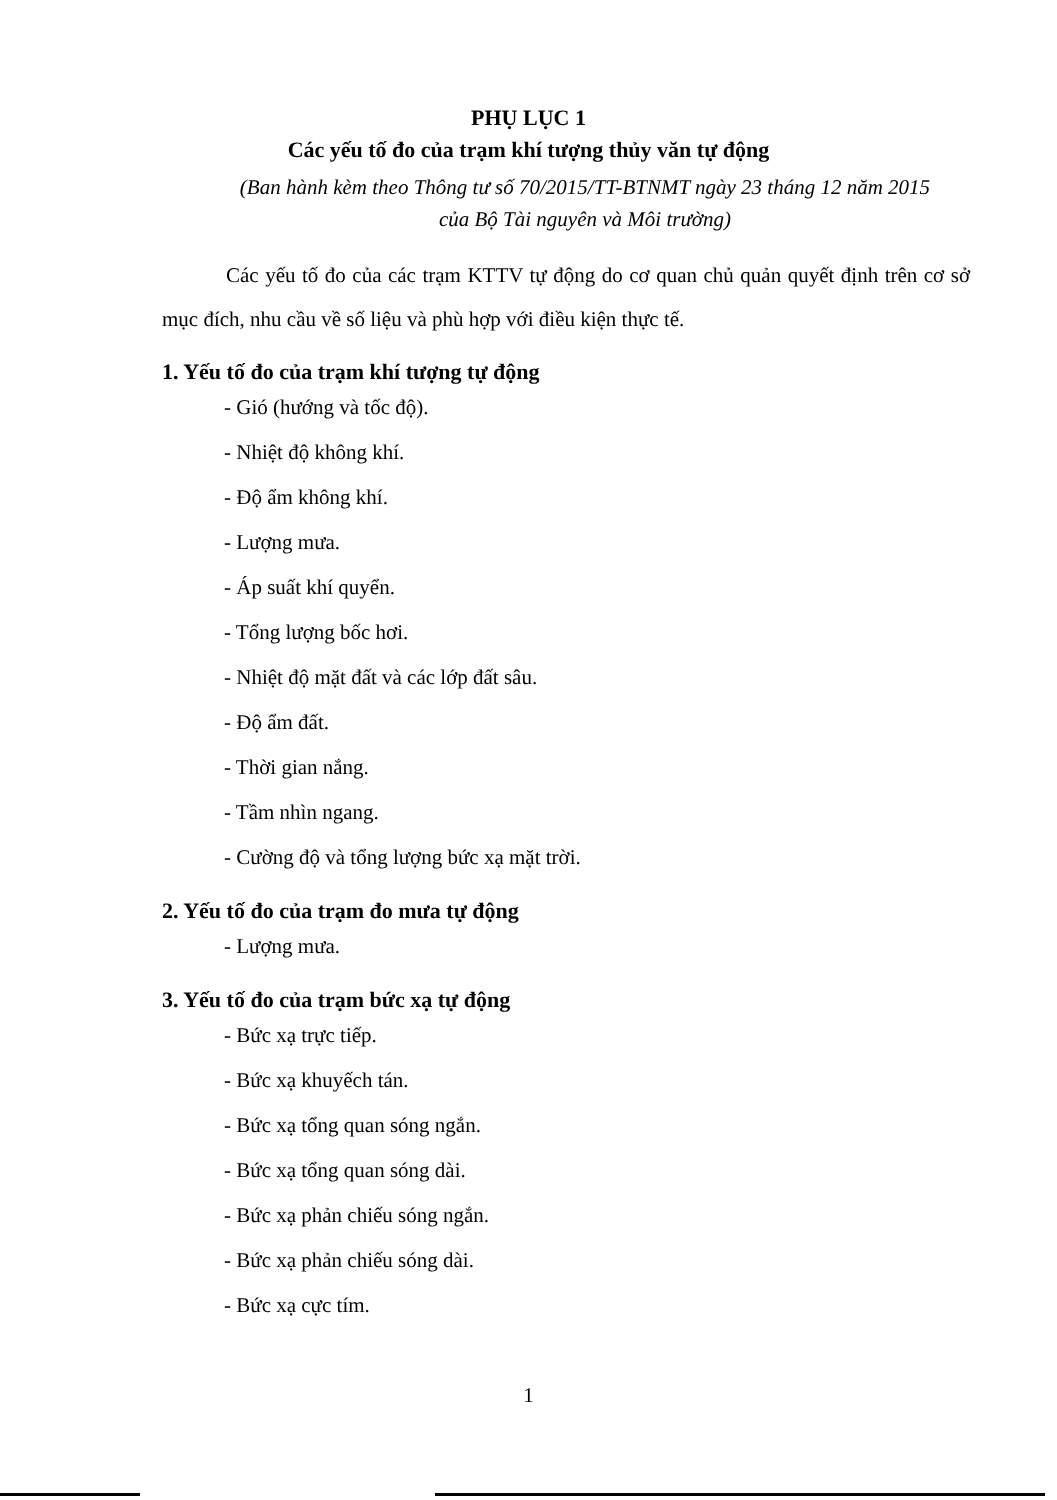PHỤ LỤC 1
Các yếu tố đo của trạm khí tượng thủy văn tự động
(Ban hành kèm theo Thông tư số 70/2015/TT-BTNMT ngày 23 tháng 12 năm 2015
của Bộ Tài nguyên và Môi trường)
Các yếu tố đo của các trạm KTTV tự động do cơ quan chủ quản quyết định trên cơ sở mục đích, nhu cầu về số liệu và phù hợp với điều kiện thực tế.
1. Yếu tố đo của trạm khí tượng tự động
- Gió (hướng và tốc độ).
- Nhiệt độ không khí.
- Độ ẩm không khí.
- Lượng mưa.
- Áp suất khí quyển.
- Tổng lượng bốc hơi.
- Nhiệt độ mặt đất và các lớp đất sâu.
- Độ ẩm đất.
- Thời gian nắng.
- Tầm nhìn ngang.
- Cường độ và tổng lượng bức xạ mặt trời.
2. Yếu tố đo của trạm đo mưa tự động
- Lượng mưa.
3. Yếu tố đo của trạm bức xạ tự động
- Bức xạ trực tiếp.
- Bức xạ khuyếch tán.
- Bức xạ tổng quan sóng ngắn.
- Bức xạ tổng quan sóng dài.
- Bức xạ phản chiếu sóng ngắn.
- Bức xạ phản chiếu sóng dài.
- Bức xạ cực tím.
1